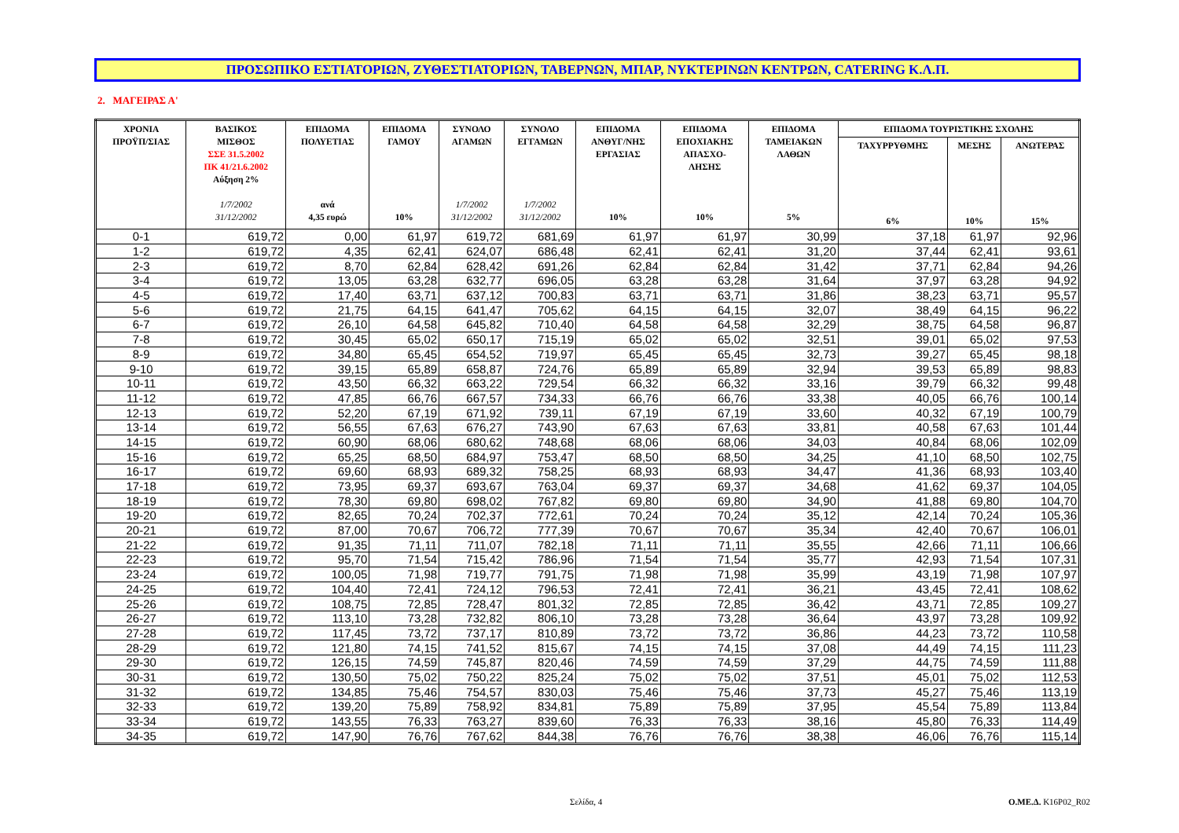ΠΡΟΣΩΠΙΚΟ ΕΣΤΙΑΤΟΡΙΩΝ, ΖΥΘΕΣΤΙΑΤΟΡΙΩΝ, ΤΑΒΕΡΝΩΝ, ΜΠΑΡ, ΝΥΚΤΕΡΙΝΩΝ ΚΕΝΤΡΩΝ, CATERING Κ.Λ.Π.
2. ΜΑΓΕΙΡΑΣ Α'
| ΧΡΟΝΙΑ ΠΡΟΫΠ/ΣΙΑΣ | ΒΑΣΙΚΟΣ ΜΙΣΘΟΣ ΣΣΕ 31.5.2002 ΠΚ 41/21.6.2002 Αύξηση 2% 1/7/2002 31/12/2002 | ΕΠΙΔΟΜΑ ΠΟΛΥΕΤΙΑΣ ανά 4,35 ευρώ | ΕΠΙΔΟΜΑ ΓΑΜΟΥ 10% | ΣΥΝΟΛΟ ΑΓΑΜΩΝ 1/7/2002 31/12/2002 | ΣΥΝΟΛΟ ΕΓΓΑΜΩΝ 1/7/2002 31/12/2002 | ΕΠΙΔΟΜΑ ΑΝΘΥΓ/ΝΗΣ ΕΡΓΑΣΙΑΣ 10% | ΕΠΙΔΟΜΑ ΕΠΟΧΙΑΚΗΣ ΑΠΑΣΧΟ- ΛΗΣΗΣ 10% | ΕΠΙΔΟΜΑ ΤΑΜΕΙΑΚΩΝ ΛΑΘΩΝ 5% | ΕΠΙΔΟΜΑ ΤΟΥΡΙΣΤΙΚΗΣ ΣΧΟΛΗΣ | | |
| --- | --- | --- | --- | --- | --- | --- | --- | --- | --- | --- | --- |
| | | | | | | | | | ΤΑΧΥΡΡΥΘΜΗΣ 6% | ΜΕΣΗΣ 10% | ΑΝΩΤΕΡΑΣ 15% |
| 0-1 | 619,72 | 0,00 | 61,97 | 619,72 | 681,69 | 61,97 | 61,97 | 30,99 | 37,18 | 61,97 | 92,96 |
| 1-2 | 619,72 | 4,35 | 62,41 | 624,07 | 686,48 | 62,41 | 62,41 | 31,20 | 37,44 | 62,41 | 93,61 |
| 2-3 | 619,72 | 8,70 | 62,84 | 628,42 | 691,26 | 62,84 | 62,84 | 31,42 | 37,71 | 62,84 | 94,26 |
| 3-4 | 619,72 | 13,05 | 63,28 | 632,77 | 696,05 | 63,28 | 63,28 | 31,64 | 37,97 | 63,28 | 94,92 |
| 4-5 | 619,72 | 17,40 | 63,71 | 637,12 | 700,83 | 63,71 | 63,71 | 31,86 | 38,23 | 63,71 | 95,57 |
| 5-6 | 619,72 | 21,75 | 64,15 | 641,47 | 705,62 | 64,15 | 64,15 | 32,07 | 38,49 | 64,15 | 96,22 |
| 6-7 | 619,72 | 26,10 | 64,58 | 645,82 | 710,40 | 64,58 | 64,58 | 32,29 | 38,75 | 64,58 | 96,87 |
| 7-8 | 619,72 | 30,45 | 65,02 | 650,17 | 715,19 | 65,02 | 65,02 | 32,51 | 39,01 | 65,02 | 97,53 |
| 8-9 | 619,72 | 34,80 | 65,45 | 654,52 | 719,97 | 65,45 | 65,45 | 32,73 | 39,27 | 65,45 | 98,18 |
| 9-10 | 619,72 | 39,15 | 65,89 | 658,87 | 724,76 | 65,89 | 65,89 | 32,94 | 39,53 | 65,89 | 98,83 |
| 10-11 | 619,72 | 43,50 | 66,32 | 663,22 | 729,54 | 66,32 | 66,32 | 33,16 | 39,79 | 66,32 | 99,48 |
| 11-12 | 619,72 | 47,85 | 66,76 | 667,57 | 734,33 | 66,76 | 66,76 | 33,38 | 40,05 | 66,76 | 100,14 |
| 12-13 | 619,72 | 52,20 | 67,19 | 671,92 | 739,11 | 67,19 | 67,19 | 33,60 | 40,32 | 67,19 | 100,79 |
| 13-14 | 619,72 | 56,55 | 67,63 | 676,27 | 743,90 | 67,63 | 67,63 | 33,81 | 40,58 | 67,63 | 101,44 |
| 14-15 | 619,72 | 60,90 | 68,06 | 680,62 | 748,68 | 68,06 | 68,06 | 34,03 | 40,84 | 68,06 | 102,09 |
| 15-16 | 619,72 | 65,25 | 68,50 | 684,97 | 753,47 | 68,50 | 68,50 | 34,25 | 41,10 | 68,50 | 102,75 |
| 16-17 | 619,72 | 69,60 | 68,93 | 689,32 | 758,25 | 68,93 | 68,93 | 34,47 | 41,36 | 68,93 | 103,40 |
| 17-18 | 619,72 | 73,95 | 69,37 | 693,67 | 763,04 | 69,37 | 69,37 | 34,68 | 41,62 | 69,37 | 104,05 |
| 18-19 | 619,72 | 78,30 | 69,80 | 698,02 | 767,82 | 69,80 | 69,80 | 34,90 | 41,88 | 69,80 | 104,70 |
| 19-20 | 619,72 | 82,65 | 70,24 | 702,37 | 772,61 | 70,24 | 70,24 | 35,12 | 42,14 | 70,24 | 105,36 |
| 20-21 | 619,72 | 87,00 | 70,67 | 706,72 | 777,39 | 70,67 | 70,67 | 35,34 | 42,40 | 70,67 | 106,01 |
| 21-22 | 619,72 | 91,35 | 71,11 | 711,07 | 782,18 | 71,11 | 71,11 | 35,55 | 42,66 | 71,11 | 106,66 |
| 22-23 | 619,72 | 95,70 | 71,54 | 715,42 | 786,96 | 71,54 | 71,54 | 35,77 | 42,93 | 71,54 | 107,31 |
| 23-24 | 619,72 | 100,05 | 71,98 | 719,77 | 791,75 | 71,98 | 71,98 | 35,99 | 43,19 | 71,98 | 107,97 |
| 24-25 | 619,72 | 104,40 | 72,41 | 724,12 | 796,53 | 72,41 | 72,41 | 36,21 | 43,45 | 72,41 | 108,62 |
| 25-26 | 619,72 | 108,75 | 72,85 | 728,47 | 801,32 | 72,85 | 72,85 | 36,42 | 43,71 | 72,85 | 109,27 |
| 26-27 | 619,72 | 113,10 | 73,28 | 732,82 | 806,10 | 73,28 | 73,28 | 36,64 | 43,97 | 73,28 | 109,92 |
| 27-28 | 619,72 | 117,45 | 73,72 | 737,17 | 810,89 | 73,72 | 73,72 | 36,86 | 44,23 | 73,72 | 110,58 |
| 28-29 | 619,72 | 121,80 | 74,15 | 741,52 | 815,67 | 74,15 | 74,15 | 37,08 | 44,49 | 74,15 | 111,23 |
| 29-30 | 619,72 | 126,15 | 74,59 | 745,87 | 820,46 | 74,59 | 74,59 | 37,29 | 44,75 | 74,59 | 111,88 |
| 30-31 | 619,72 | 130,50 | 75,02 | 750,22 | 825,24 | 75,02 | 75,02 | 37,51 | 45,01 | 75,02 | 112,53 |
| 31-32 | 619,72 | 134,85 | 75,46 | 754,57 | 830,03 | 75,46 | 75,46 | 37,73 | 45,27 | 75,46 | 113,19 |
| 32-33 | 619,72 | 139,20 | 75,89 | 758,92 | 834,81 | 75,89 | 75,89 | 37,95 | 45,54 | 75,89 | 113,84 |
| 33-34 | 619,72 | 143,55 | 76,33 | 763,27 | 839,60 | 76,33 | 76,33 | 38,16 | 45,80 | 76,33 | 114,49 |
| 34-35 | 619,72 | 147,90 | 76,76 | 767,62 | 844,38 | 76,76 | 76,76 | 38,38 | 46,06 | 76,76 | 115,14 |
Σελίδα, 4 Ο.ΜΕ.Δ. K16P02_R02